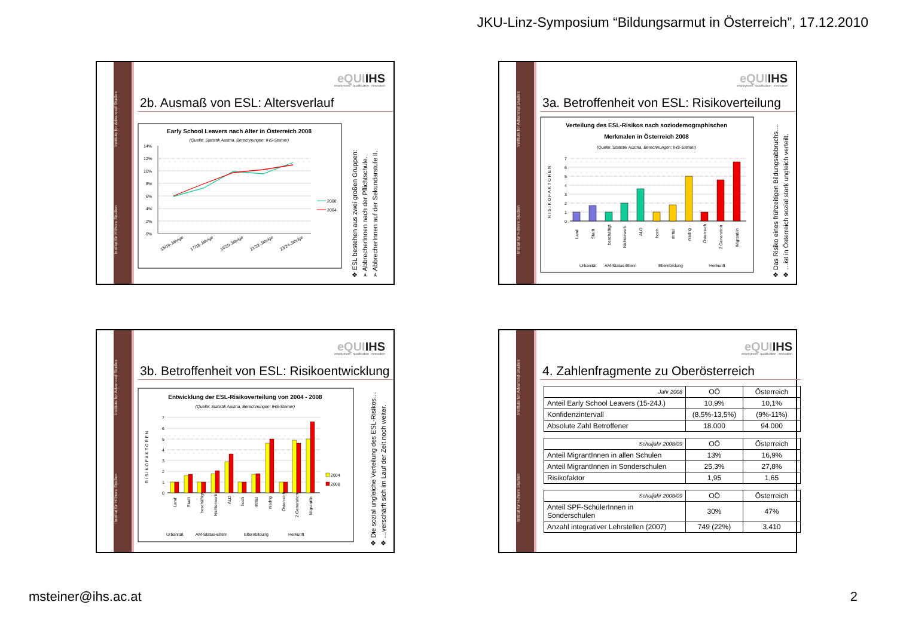JKU-Linz-Symposium “Bildungsarmut in Österreich”, 17.12.2010
Institut für Höhere Studien Institute for Advanced Studies
eQUIIHS
employment · qualification · innovation
2b. Ausmaß von ESL: Altersverlauf
Early School Leavers nach Alter in Österreich 2008
(Quelle: Statistik Austria, Berechnungen: IHS-Steiner)
14%
12%
10%
8%
6%
4%
2%
0%
15/16-Jährige
17/18-Jährige
19/20-Jährige
21/22-Jährige
23/24-Jährige
2008
2004
❖ ESL bestehen aus zwei großen Gruppen:
➢ AbbrecherInnen nach der Pflichtschule.
➢ AbbrecherInnen auf der Sekundarstufe II.
Institut für Höhere Studien Institute for Advanced Studies
eQUIIHS
employment · qualification · innovation
3a. Betroffenheit von ESL: Risikoverteilung
Verteilung des ESL-Risikos nach soziodemographischen
Merkmalen in Österreich 2008
(Quelle: Statistik Austria, Berechnungen: IHS-Steiner)
7
6
5
4
3
2
1
0
RISIKOFAKTOREN
Land
Stadt
beschäftigt
Nichterwerb
ALO
hoch
mittel
niedrig
Österreich
2.Generation
Migrant/in
Urbanität
AM-Status-Eltern
Elternbildung
Herkunft
❖ Das Risiko eines frühzeitigen Bildungsabbruchs…
❖ …ist in Österreich sozial stark ungleich verteilt.
Institut für Höhere Studien Institute for Advanced Studies
eQUIIHS
employment · qualification · innovation
3b. Betroffenheit von ESL: Risikoentwicklung
Entwicklung der ESL-Risikoverteilung von 2004 - 2008
(Quelle: Statistik Austria, Berechnungen: IHS-Steiner)
7
6
5
4
3
2
1
0
RISIKOFAKTOREN
2004
2008
Land
Stadt
beschäftigt
Nichterwerb
ALO
hoch
mittel
niedrig
Österreich
2.Generation
Migrant/in
Urbanität
AM-Status-Eltern
Elternbildung
Herkunft
❖ Die sozial ungleiche Verteilung des ESL-Risikos…
❖ …verschärft sich im Lauf der Zeit noch weiter.
Institut für Höhere Studien Institute for Advanced Studies
eQUIIHS
employment · qualification · innovation
4. Zahlenfragmente zu Oberösterreich
| Jahr 2008 | OÖ | Österreich |
| --- | --- | --- |
| Anteil Early School Leavers (15-24J.) | 10,9% | 10,1% |
| Konfidenzintervall | (8,5%-13,5%) | (9%-11%) |
| Absolute Zahl Betroffener | 18.000 | 94.000 |
| Schuljahr 2008/09 | OÖ | Österreich |
| --- | --- | --- |
| Anteil MigrantInnen in allen Schulen | 13% | 16,9% |
| Anteil MigrantInnen in Sonderschulen | 25,3% | 27,8% |
| Risikofaktor | 1,95 | 1,65 |
| Schuljahr 2008/09 | OÖ | Österreich |
| --- | --- | --- |
| Anteil SPF-SchülerInnen in Sonderschulen | 30% | 47% |
| Anzahl integrativer Lehrstellen (2007) | 749 (22%) | 3.410 |
msteiner@ihs.ac.at 2